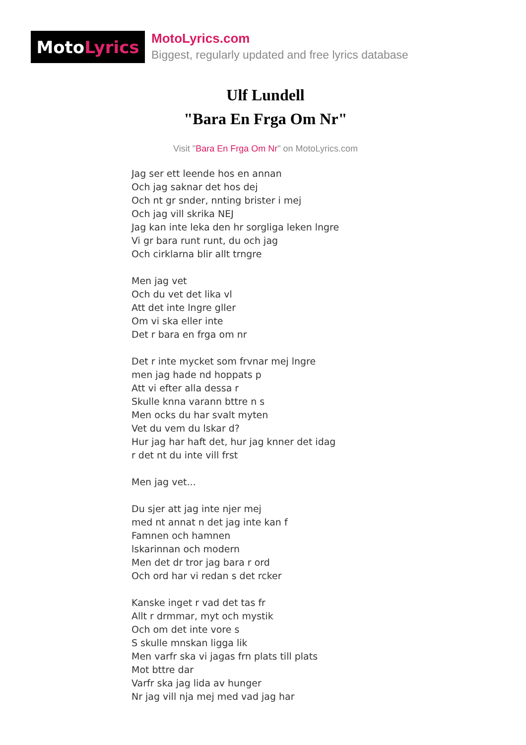Moto Lyrics
MotoLyrics.com
Biggest, regularly updated and free lyrics database
Ulf Lundell
"Bara En Frga Om Nr"
Visit "Bara En Frga Om Nr" on MotoLyrics.com
Jag ser ett leende hos en annan
Och jag saknar det hos dej
Och nt gr snder, nnting brister i mej
Och jag vill skrika NEJ
Jag kan inte leka den hr sorgliga leken lngre
Vi gr bara runt runt, du och jag
Och cirklarna blir allt trngre
Men jag vet
Och du vet det lika vl
Att det inte lngre gller
Om vi ska eller inte
Det r bara en frga om nr
Det r inte mycket som frvnar mej lngre
men jag hade nd hoppats p
Att vi efter alla dessa r
Skulle knna varann bttre n s
Men ocks du har svalt myten
Vet du vem du lskar d?
Hur jag har haft det, hur jag knner det idag
r det nt du inte vill frst
Men jag vet...
Du sjer att jag inte njer mej
med nt annat n det jag inte kan f
Famnen och hamnen
lskarinnan och modern
Men det dr tror jag bara r ord
Och ord har vi redan s det rcker
Kanske inget r vad det tas fr
Allt r drmmar, myt och mystik
Och om det inte vore s
S skulle mnskan ligga lik
Men varfr ska vi jagas frn plats till plats
Mot bttre dar
Varfr ska jag lida av hunger
Nr jag vill nja mej med vad jag har